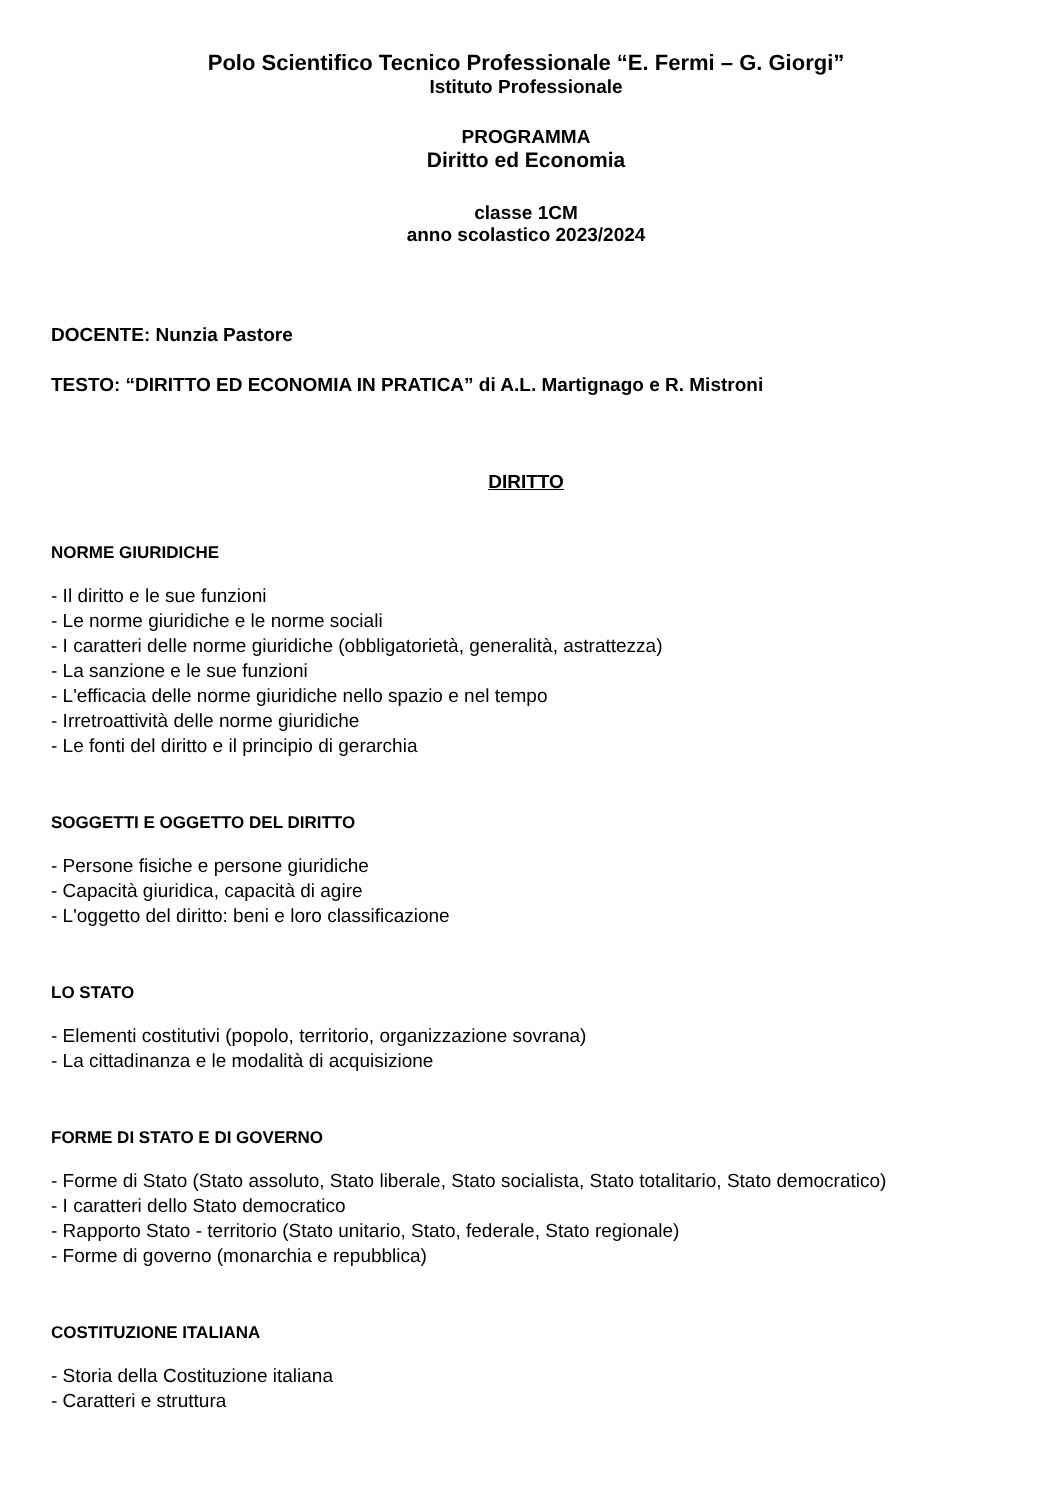Polo Scientifico Tecnico Professionale “E. Fermi – G. Giorgi”
Istituto Professionale
PROGRAMMA
Diritto ed Economia
classe 1CM
anno scolastico 2023/2024
DOCENTE: Nunzia Pastore
TESTO: “DIRITTO ED ECONOMIA IN PRATICA” di A.L. Martignago e R. Mistroni
DIRITTO
NORME GIURIDICHE
- Il diritto e le sue funzioni
- Le norme giuridiche e le norme sociali
- I caratteri delle norme giuridiche (obbligatorietà, generalità, astrattezza)
- La sanzione e le sue funzioni
- L'efficacia delle norme giuridiche nello spazio e nel tempo
- Irretroattività delle norme giuridiche
- Le fonti del diritto e il principio di gerarchia
SOGGETTI E OGGETTO DEL DIRITTO
- Persone fisiche e persone giuridiche
- Capacità giuridica, capacità di agire
- L'oggetto del diritto: beni e loro classificazione
LO STATO
- Elementi costitutivi (popolo, territorio, organizzazione sovrana)
- La cittadinanza e le modalità di acquisizione
FORME DI STATO E DI GOVERNO
- Forme di Stato (Stato assoluto, Stato liberale, Stato socialista, Stato totalitario, Stato democratico)
- I caratteri dello Stato democratico
- Rapporto Stato - territorio (Stato unitario, Stato, federale, Stato regionale)
- Forme di governo (monarchia e repubblica)
COSTITUZIONE ITALIANA
- Storia della Costituzione italiana
- Caratteri e struttura